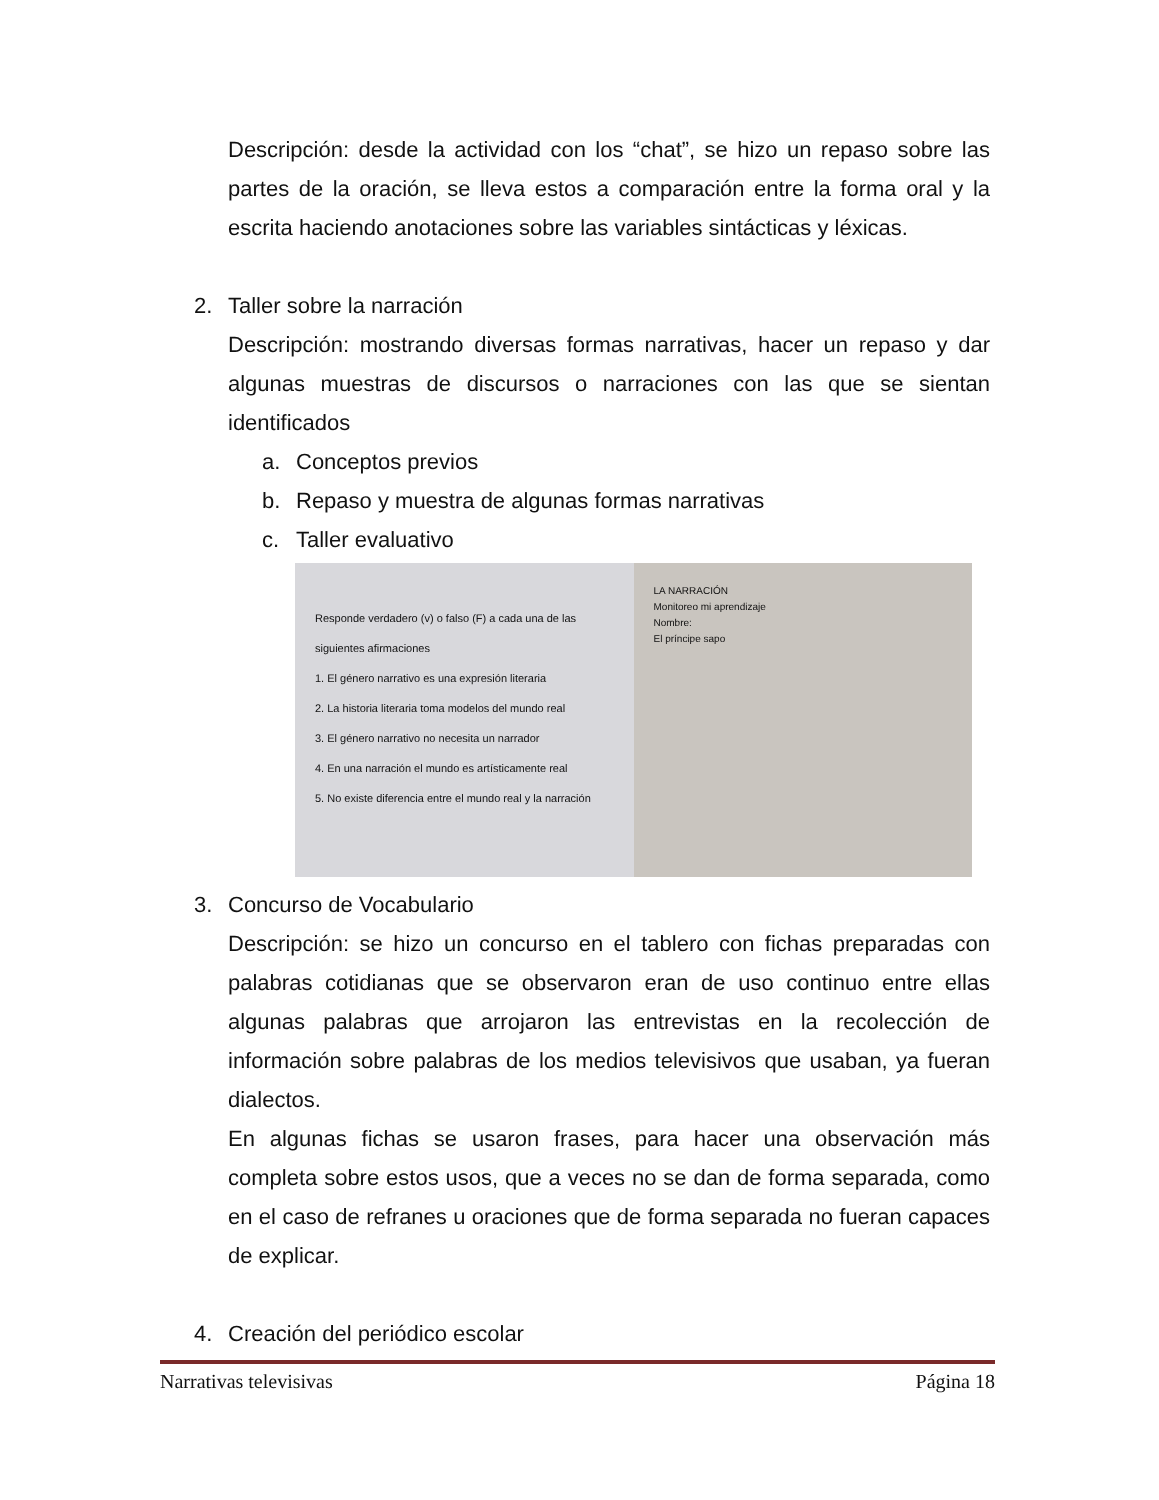Descripción: desde la actividad con los “chat”, se hizo un repaso sobre las partes de la oración, se lleva estos a comparación entre la forma oral y la escrita haciendo anotaciones sobre las variables sintácticas y léxicas.
2. Taller sobre la narración
Descripción: mostrando diversas formas narrativas, hacer un repaso y dar algunas muestras de discursos o narraciones con las que se sientan identificados
a. Conceptos previos
b. Repaso y muestra de algunas formas narrativas
c. Taller evaluativo
Responde verdadero (v) o falso (F) a cada una de las siguientes afirmaciones
1. El género narrativo es una expresión literaria
2. La historia literaria toma modelos del mundo real
3. El género narrativo no necesita un narrador
4. En una narración el mundo es artísticamente real
5. No existe diferencia entre el mundo real y la narración
LA NARRACIÓN
Monitoreo mi aprendizaje
Nombre:
El príncipe sapo
3. Concurso de Vocabulario
Descripción: se hizo un concurso en el tablero con fichas preparadas con palabras cotidianas que se observaron eran de uso continuo entre ellas algunas palabras que arrojaron las entrevistas en la recolección de información sobre palabras de los medios televisivos que usaban, ya fueran dialectos.
En algunas fichas se usaron frases, para hacer una observación más completa sobre estos usos, que a veces no se dan de forma separada, como en el caso de refranes u oraciones que de forma separada no fueran capaces de explicar.
4. Creación del periódico escolar
Narrativas televisivas Página 18